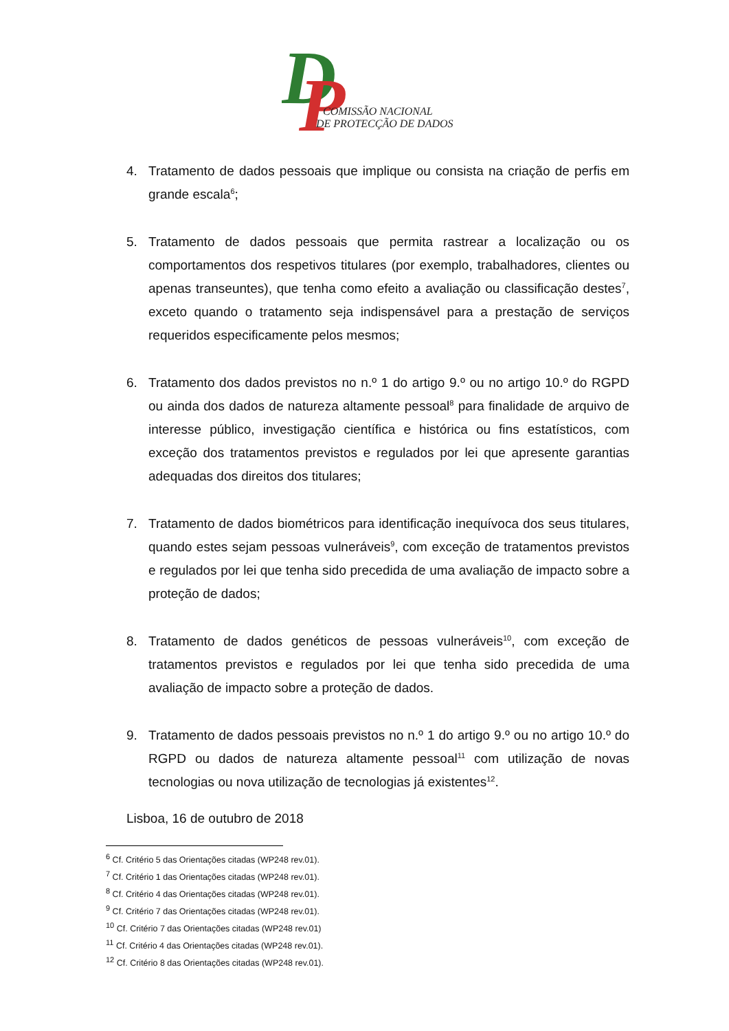D
P
COMISSÃO NACIONAL
DE PROTECÇÃO DE DADOS
4. Tratamento de dados pessoais que implique ou consista na criação de perfis em grande escala<sup>6</sup>;
5. Tratamento de dados pessoais que permita rastrear a localização ou os comportamentos dos respetivos titulares (por exemplo, trabalhadores, clientes ou apenas transeuntes), que tenha como efeito a avaliação ou classificação destes<sup>7</sup>, exceto quando o tratamento seja indispensável para a prestação de serviços requeridos especificamente pelos mesmos;
6. Tratamento dos dados previstos no n.º 1 do artigo 9.º ou no artigo 10.º do RGPD ou ainda dos dados de natureza altamente pessoal<sup>8</sup> para finalidade de arquivo de interesse público, investigação científica e histórica ou fins estatísticos, com exceção dos tratamentos previstos e regulados por lei que apresente garantias adequadas dos direitos dos titulares;
7. Tratamento de dados biométricos para identificação inequívoca dos seus titulares, quando estes sejam pessoas vulneráveis<sup>9</sup>, com exceção de tratamentos previstos e regulados por lei que tenha sido precedida de uma avaliação de impacto sobre a proteção de dados;
8. Tratamento de dados genéticos de pessoas vulneráveis<sup>10</sup>, com exceção de tratamentos previstos e regulados por lei que tenha sido precedida de uma avaliação de impacto sobre a proteção de dados.
9. Tratamento de dados pessoais previstos no n.º 1 do artigo 9.º ou no artigo 10.º do RGPD ou dados de natureza altamente pessoal<sup>11</sup> com utilização de novas tecnologias ou nova utilização de tecnologias já existentes<sup>12</sup>.
Lisboa, 16 de outubro de 2018
<sup>6</sup> Cf. Critério 5 das Orientações citadas (WP248 rev.01).
<sup>7</sup> Cf. Critério 1 das Orientações citadas (WP248 rev.01).
<sup>8</sup> Cf. Critério 4 das Orientações citadas (WP248 rev.01).
<sup>9</sup> Cf. Critério 7 das Orientações citadas (WP248 rev.01).
<sup>10</sup> Cf. Critério 7 das Orientações citadas (WP248 rev.01)
<sup>11</sup> Cf. Critério 4 das Orientações citadas (WP248 rev.01).
<sup>12</sup> Cf. Critério 8 das Orientações citadas (WP248 rev.01).